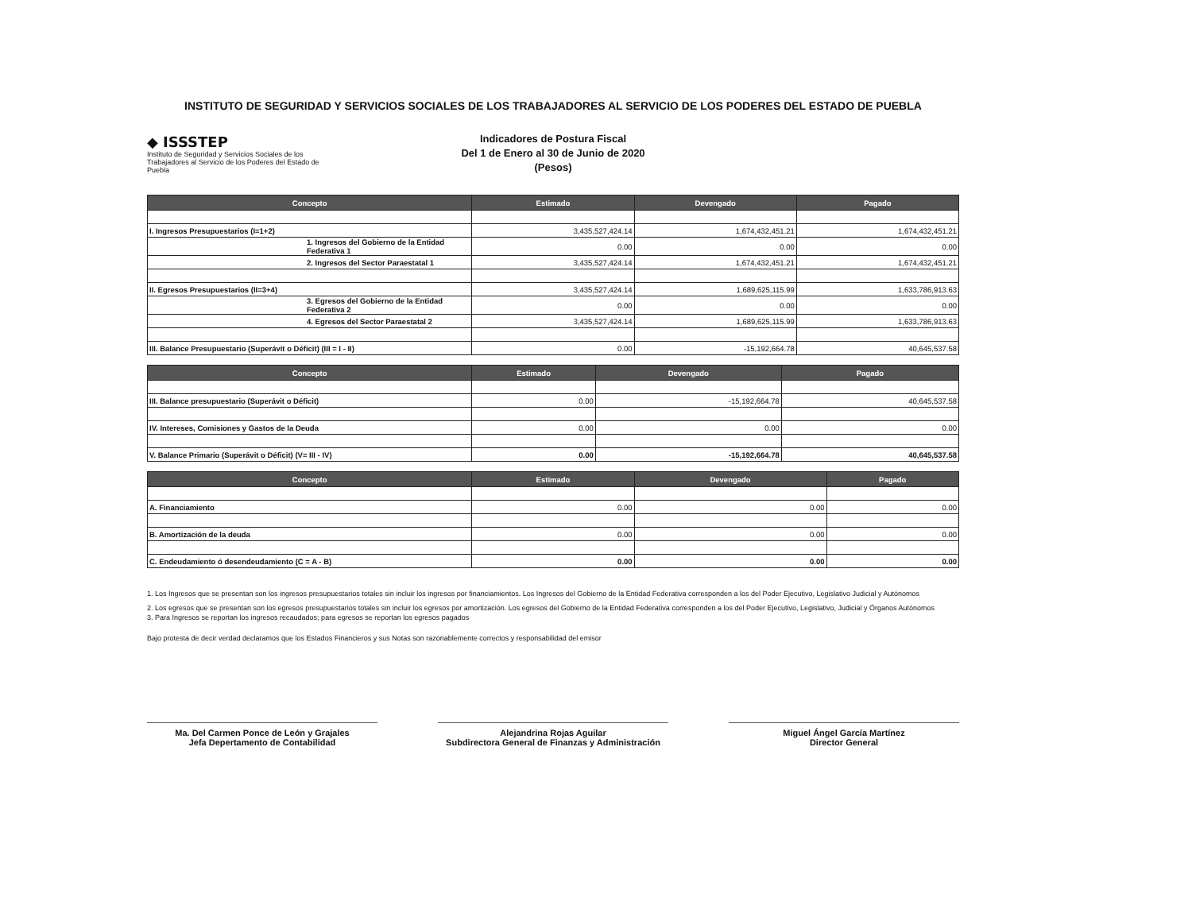INSTITUTO DE SEGURIDAD Y SERVICIOS SOCIALES DE LOS TRABAJADORES AL SERVICIO DE LOS PODERES DEL ESTADO DE PUEBLA
◆ ISSSTEP
Instituto de Seguridad y Servicios Sociales de los Trabajadores al Servicio de los Poderes del Estado de Puebla
Indicadores de Postura Fiscal
Del 1 de Enero al 30 de Junio de 2020
(Pesos)
| Concepto | Estimado | Devengado | Pagado |
| --- | --- | --- | --- |
| I. Ingresos Presupuestarios (I=1+2) | 3,435,527,424.14 | 1,674,432,451.21 | 1,674,432,451.21 |
| 1. Ingresos del Gobierno de la Entidad Federativa 1 | 0.00 | 0.00 | 0.00 |
| 2. Ingresos del Sector Paraestatal 1 | 3,435,527,424.14 | 1,674,432,451.21 | 1,674,432,451.21 |
| II. Egresos Presupuestarios (II=3+4) | 3,435,527,424.14 | 1,689,625,115.99 | 1,633,786,913.63 |
| 3. Egresos del Gobierno de la Entidad Federativa 2 | 0.00 | 0.00 | 0.00 |
| 4. Egresos del Sector Paraestatal 2 | 3,435,527,424.14 | 1,689,625,115.99 | 1,633,786,913.63 |
| III. Balance Presupuestario (Superávit o Déficit) (III = I - II) | 0.00 | -15,192,664.78 | 40,645,537.58 |
| Concepto | Estimado | Devengado | Pagado |
| --- | --- | --- | --- |
| III. Balance presupuestario (Superávit o Déficit) | 0.00 | -15,192,664.78 | 40,645,537.58 |
| IV. Intereses, Comisiones y Gastos de la Deuda | 0.00 | 0.00 | 0.00 |
| V. Balance Primario (Superávit o Déficit) (V= III - IV) | 0.00 | -15,192,664.78 | 40,645,537.58 |
| Concepto | Estimado | Devengado | Pagado |
| --- | --- | --- | --- |
| A. Financiamiento | 0.00 | 0.00 | 0.00 |
| B. Amortización de la deuda | 0.00 | 0.00 | 0.00 |
| C. Endeudamiento ó desendeudamiento (C = A - B) | 0.00 | 0.00 | 0.00 |
1. Los Ingresos que se presentan son los ingresos presupuestarios totales sin incluir los ingresos por financiamientos. Los Ingresos del Gobierno de la Entidad Federativa corresponden a los del Poder Ejecutivo, Legislativo Judicial y Autónomos
2. Los egresos que se presentan son los egresos presupuestarios totales sin incluir los egresos por amortización. Los egresos del Gobierno de la Entidad Federativa corresponden a los del Poder Ejecutivo, Legislativo, Judicial y Órganos Autónomos
3. Para Ingresos se reportan los ingresos recaudados; para egresos se reportan los egresos pagados
Bajo protesta de decir verdad declaramos que los Estados Financieros y sus Notas son razonablemente correctos y responsabilidad del emisor
Ma. Del Carmen Ponce de León y Grajales
Jefa Depertamento de Contabilidad
Alejandrina Rojas Aguilar
Subdirectora General de Finanzas y Administración
Miguel Ángel García Martínez
Director General